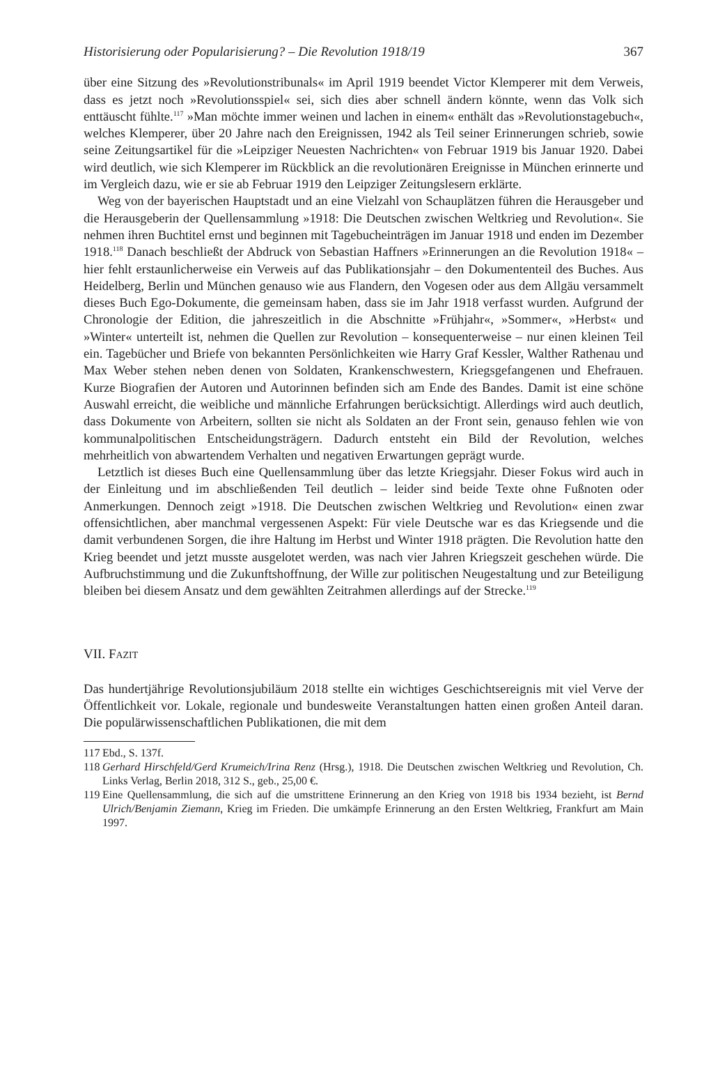Historisierung oder Popularisierung? – Die Revolution 1918/19 367
über eine Sitzung des »Revolutionstribunals« im April 1919 beendet Victor Klemperer mit dem Verweis, dass es jetzt noch »Revolutionsspiel« sei, sich dies aber schnell ändern könnte, wenn das Volk sich enttäuscht fühlte.<sup>117</sup> »Man möchte immer weinen und lachen in einem« enthält das »Revolutionstagebuch«, welches Klemperer, über 20 Jahre nach den Ereignissen, 1942 als Teil seiner Erinnerungen schrieb, sowie seine Zeitungsartikel für die »Leipziger Neuesten Nachrichten« von Februar 1919 bis Januar 1920. Dabei wird deutlich, wie sich Klemperer im Rückblick an die revolutionären Ereignisse in München erinnerte und im Vergleich dazu, wie er sie ab Februar 1919 den Leipziger Zeitungslesern erklärte.
Weg von der bayerischen Hauptstadt und an eine Vielzahl von Schauplätzen führen die Herausgeber und die Herausgeberin der Quellensammlung »1918: Die Deutschen zwischen Weltkrieg und Revolution«. Sie nehmen ihren Buchtitel ernst und beginnen mit Tagebucheinträgen im Januar 1918 und enden im Dezember 1918.<sup>118</sup> Danach beschließt der Abdruck von Sebastian Haffners »Erinnerungen an die Revolution 1918« – hier fehlt erstaunlicherweise ein Verweis auf das Publikationsjahr – den Dokumententeil des Buches. Aus Heidelberg, Berlin und München genauso wie aus Flandern, den Vogesen oder aus dem Allgäu versammelt dieses Buch Ego-Dokumente, die gemeinsam haben, dass sie im Jahr 1918 verfasst wurden. Aufgrund der Chronologie der Edition, die jahreszeitlich in die Abschnitte »Frühjahr«, »Sommer«, »Herbst« und »Winter« unterteilt ist, nehmen die Quellen zur Revolution – konsequenterweise – nur einen kleinen Teil ein. Tagebücher und Briefe von bekannten Persönlichkeiten wie Harry Graf Kessler, Walther Rathenau und Max Weber stehen neben denen von Soldaten, Krankenschwestern, Kriegsgefangenen und Ehefrauen. Kurze Biografien der Autoren und Autorinnen befinden sich am Ende des Bandes. Damit ist eine schöne Auswahl erreicht, die weibliche und männliche Erfahrungen berücksichtigt. Allerdings wird auch deutlich, dass Dokumente von Arbeitern, sollten sie nicht als Soldaten an der Front sein, genauso fehlen wie von kommunalpolitischen Entscheidungsträgern. Dadurch entsteht ein Bild der Revolution, welches mehrheitlich von abwartendem Verhalten und negativen Erwartungen geprägt wurde.
Letztlich ist dieses Buch eine Quellensammlung über das letzte Kriegsjahr. Dieser Fokus wird auch in der Einleitung und im abschließenden Teil deutlich – leider sind beide Texte ohne Fußnoten oder Anmerkungen. Dennoch zeigt »1918. Die Deutschen zwischen Weltkrieg und Revolution« einen zwar offensichtlichen, aber manchmal vergessenen Aspekt: Für viele Deutsche war es das Kriegsende und die damit verbundenen Sorgen, die ihre Haltung im Herbst und Winter 1918 prägten. Die Revolution hatte den Krieg beendet und jetzt musste ausgelotet werden, was nach vier Jahren Kriegszeit geschehen würde. Die Aufbruchstimmung und die Zukunftshoffnung, der Wille zur politischen Neugestaltung und zur Beteiligung bleiben bei diesem Ansatz und dem gewählten Zeitrahmen allerdings auf der Strecke.<sup>119</sup>
VII. FAZIT
Das hundertjährige Revolutionsjubiläum 2018 stellte ein wichtiges Geschichtsereignis mit viel Verve der Öffentlichkeit vor. Lokale, regionale und bundesweite Veranstaltungen hatten einen großen Anteil daran. Die populärwissenschaftlichen Publikationen, die mit dem
117
Ebd., S. 137f.
118
Gerhard Hirschfeld/Gerd Krumeich/Irina Renz (Hrsg.), 1918. Die Deutschen zwischen Weltkrieg und Revolution, Ch. Links Verlag, Berlin 2018, 312 S., geb., 25,00 €.
119
Eine Quellensammlung, die sich auf die umstrittene Erinnerung an den Krieg von 1918 bis 1934 bezieht, ist Bernd Ulrich/Benjamin Ziemann, Krieg im Frieden. Die umkämpfe Erinnerung an den Ersten Weltkrieg, Frankfurt am Main 1997.